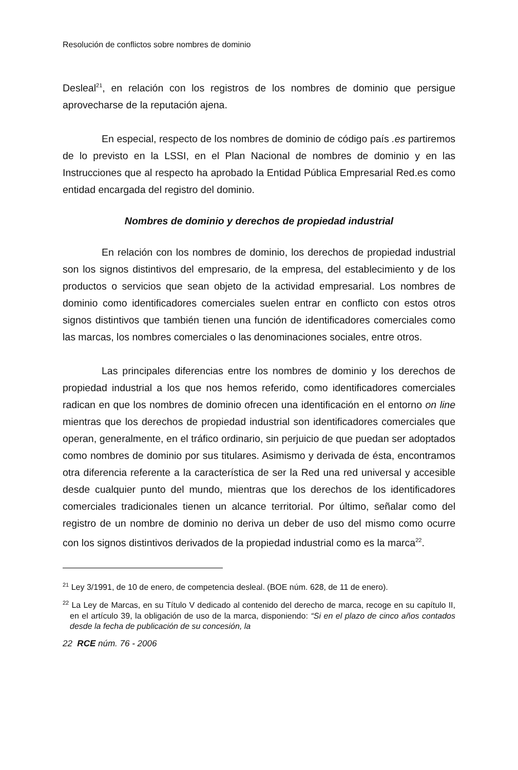Resolución de conflictos sobre nombres de dominio
Desleal<sup>21</sup>, en relación con los registros de los nombres de dominio que persigue aprovecharse de la reputación ajena.
En especial, respecto de los nombres de dominio de código país .es partiremos de lo previsto en la LSSI, en el Plan Nacional de nombres de dominio y en las Instrucciones que al respecto ha aprobado la Entidad Pública Empresarial Red.es como entidad encargada del registro del dominio.
Nombres de dominio y derechos de propiedad industrial
En relación con los nombres de dominio, los derechos de propiedad industrial son los signos distintivos del empresario, de la empresa, del establecimiento y de los productos o servicios que sean objeto de la actividad empresarial. Los nombres de dominio como identificadores comerciales suelen entrar en conflicto con estos otros signos distintivos que también tienen una función de identificadores comerciales como las marcas, los nombres comerciales o las denominaciones sociales, entre otros.
Las principales diferencias entre los nombres de dominio y los derechos de propiedad industrial a los que nos hemos referido, como identificadores comerciales radican en que los nombres de dominio ofrecen una identificación en el entorno on line mientras que los derechos de propiedad industrial son identificadores comerciales que operan, generalmente, en el tráfico ordinario, sin perjuicio de que puedan ser adoptados como nombres de dominio por sus titulares. Asimismo y derivada de ésta, encontramos otra diferencia referente a la característica de ser la Red una red universal y accesible desde cualquier punto del mundo, mientras que los derechos de los identificadores comerciales tradicionales tienen un alcance territorial. Por último, señalar como del registro de un nombre de dominio no deriva un deber de uso del mismo como ocurre con los signos distintivos derivados de la propiedad industrial como es la marca<sup>22</sup>.
<sup>21</sup> Ley 3/1991, de 10 de enero, de competencia desleal. (BOE núm. 628, de 11 de enero).
<sup>22</sup> La Ley de Marcas, en su Título V dedicado al contenido del derecho de marca, recoge en su capítulo II, en el artículo 39, la obligación de uso de la marca, disponiendo: “Si en el plazo de cinco años contados desde la fecha de publicación de su concesión, la
22 RCE núm. 76 - 2006